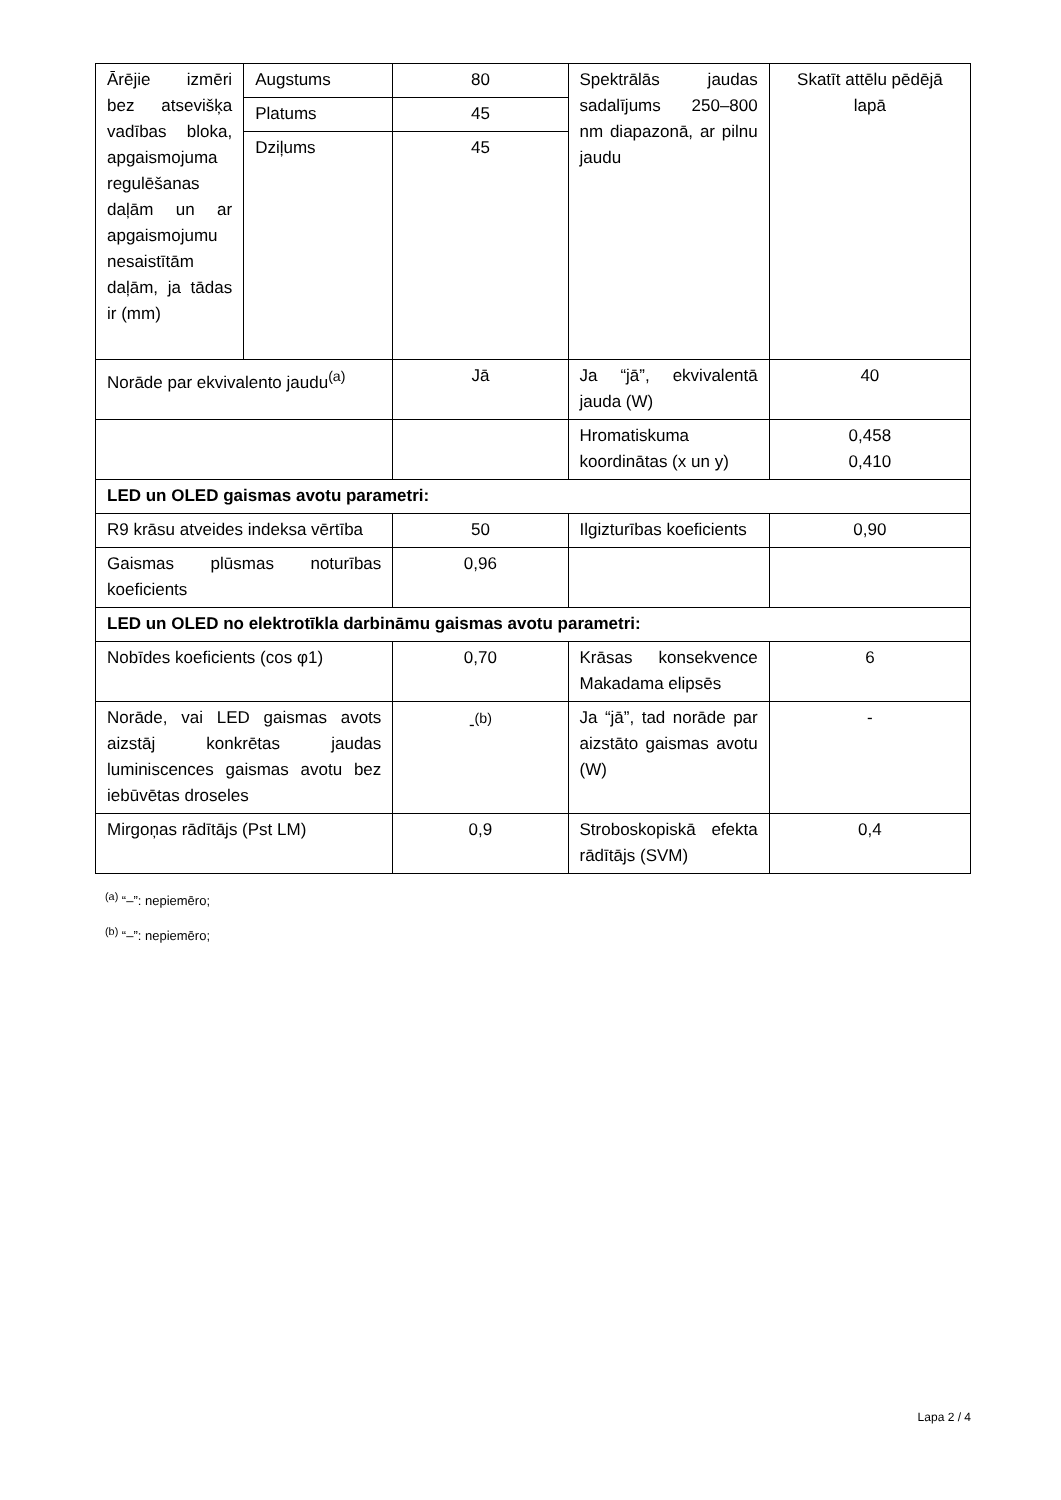| Ārējie izmēri bez atsevišķa vadības bloka, apgaismojuma regulēšanas daļām un ar apgaismojumu nesaistītām daļām, ja tādas ir (mm) | Augstums | 80 | Spektrālās jaudas sadalījums 250–800 nm diapazonā, ar pilnu jaudu | Skatīt attēlu pēdējā lapā |
| | Platums | 45 | | |
| | Dziļums | 45 | | |
| Norāde par ekvivalento jaudu<sup>(a)</sup> | | Jā | Ja “jā”, ekvivalentā jauda (W) | 40 |
| | | | Hromatiskuma koordinātas (x un y) | 0,458 0,410 |
| LED un OLED gaismas avotu parametri: | | | | |
| R9 krāsu atveides indeksa vērtība | | 50 | Ilgizturības koeficients | 0,90 |
| Gaismas plūsmas noturības koeficients | | 0,96 | | |
| LED un OLED no elektrotīkla darbināmu gaismas avotu parametri: | | | | |
| Nobīdes koeficients (cos φ1) | | 0,70 | Krāsas konsekvence Makadama elipsēs | 6 |
| Norāde, vai LED gaismas avots aizstāj konkrētas jaudas luminiscences gaismas avotu bez iebūvētas droseles | | -<sup>(b)</sup> | Ja “jā”, tad norāde par aizstāto gaismas avotu (W) | - |
| Mirgoņas rādītājs (Pst LM) | | 0,9 | Stroboskopiskā efekta rādītājs (SVM) | 0,4 |
<sup>(a)</sup> “–”: nepiemēro;
<sup>(b)</sup> “–”: nepiemēro;
Lapa 2 / 4